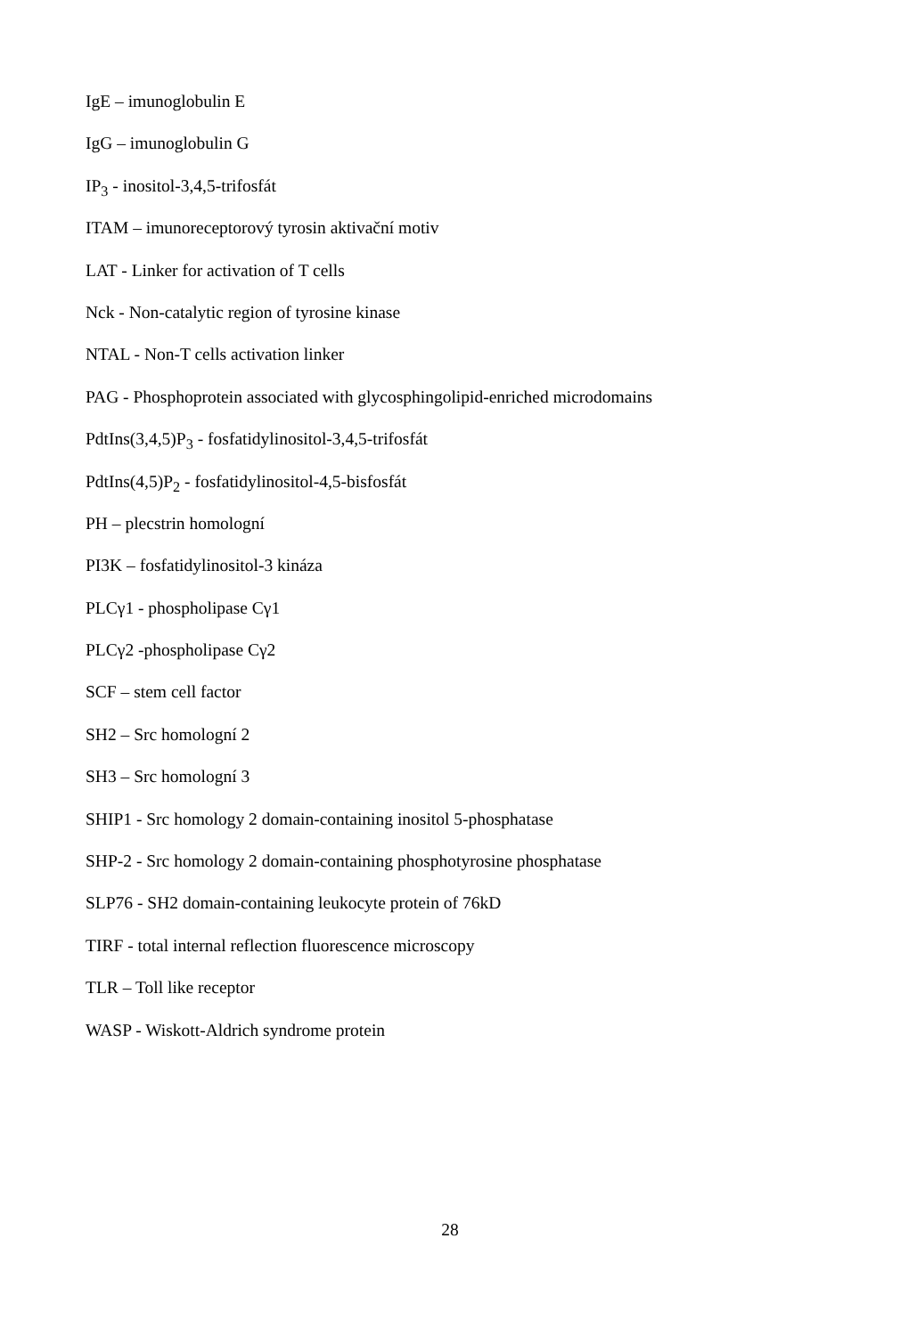IgE – imunoglobulin E
IgG – imunoglobulin G
IP<sub>3</sub> - inositol-3,4,5-trifosfát
ITAM – imunoreceptorový tyrosin aktivační motiv
LAT - Linker for activation of T cells
Nck - Non-catalytic region of tyrosine kinase
NTAL - Non-T cells activation linker
PAG - Phosphoprotein associated with glycosphingolipid-enriched microdomains
PdtIns(3,4,5)P<sub>3</sub> - fosfatidylinositol-3,4,5-trifosfát
PdtIns(4,5)P<sub>2</sub> - fosfatidylinositol-4,5-bisfosfát
PH – plecstrin homologní
PI3K – fosfatidylinositol-3 kináza
PLCγ1 - phospholipase Cγ1
PLCγ2 -phospholipase Cγ2
SCF – stem cell factor
SH2 – Src homologní 2
SH3 – Src homologní 3
SHIP1 - Src homology 2 domain-containing inositol 5-phosphatase
SHP-2 - Src homology 2 domain-containing phosphotyrosine phosphatase
SLP76 - SH2 domain-containing leukocyte protein of 76kD
TIRF - total internal reflection fluorescence microscopy
TLR – Toll like receptor
WASP - Wiskott-Aldrich syndrome protein
28